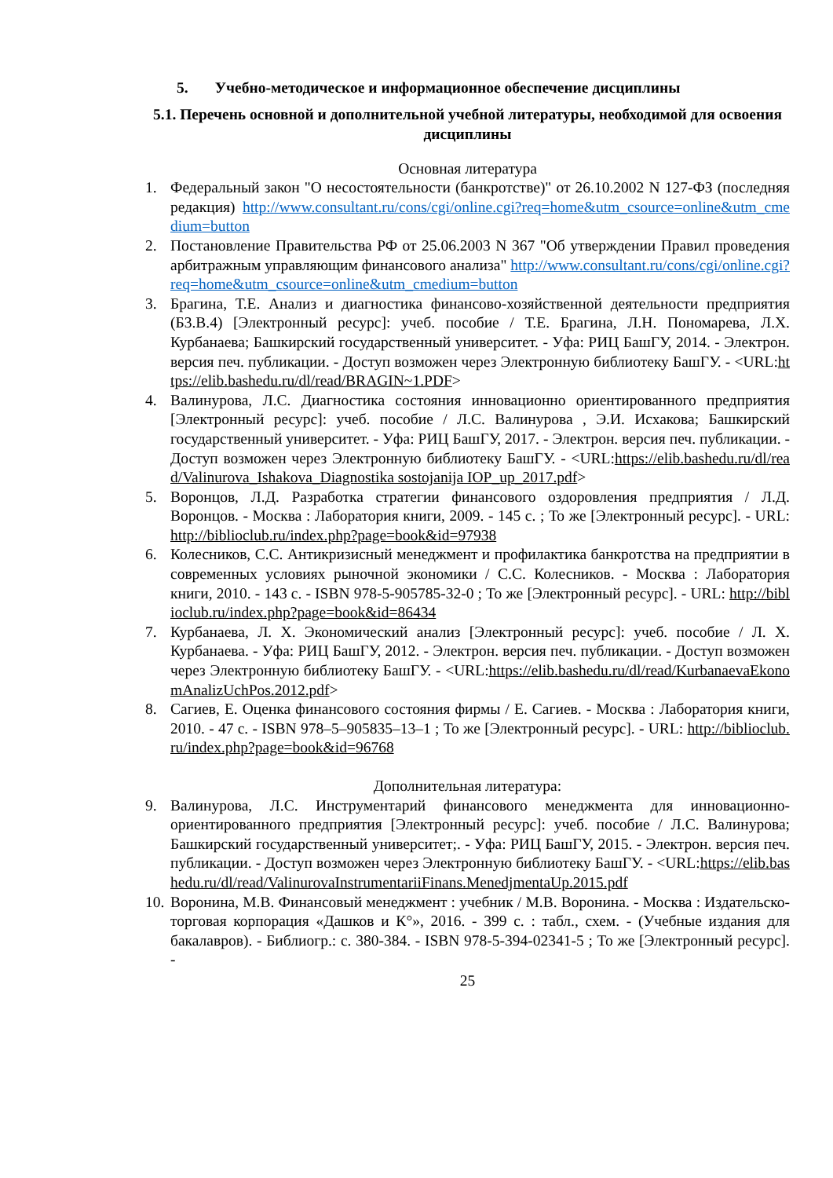5. Учебно-методическое и информационное обеспечение дисциплины
5.1. Перечень основной и дополнительной учебной литературы, необходимой для освоения дисциплины
Основная литература
1. Федеральный закон "О несостоятельности (банкротстве)" от 26.10.2002 N 127-ФЗ (последняя редакция) http://www.consultant.ru/cons/cgi/online.cgi?req=home&utm_csource=online&utm_cmedium=button
2. Постановление Правительства РФ от 25.06.2003 N 367 "Об утверждении Правил проведения арбитражным управляющим финансового анализа" http://www.consultant.ru/cons/cgi/online.cgi?req=home&utm_csource=online&utm_cmedium=button
3. Брагина, Т.Е. Анализ и диагностика финансово-хозяйственной деятельности предприятия (Б3.В.4) [Электронный ресурс]: учеб. пособие / Т.Е. Брагина, Л.Н. Пономарева, Л.Х. Курбанаева; Башкирский государственный университет. - Уфа: РИЦ БашГУ, 2014. - Электрон. версия печ. публикации. - Доступ возможен через Электронную библиотеку БашГУ. - <URL:https://elib.bashedu.ru/dl/read/BRAGIN~1.PDF>
4. Валинурова, Л.С. Диагностика состояния инновационно ориентированного предприятия [Электронный ресурс]: учеб. пособие / Л.С. Валинурова , Э.И. Исхакова; Башкирский государственный университет. - Уфа: РИЦ БашГУ, 2017. - Электрон. версия печ. публикации. - Доступ возможен через Электронную библиотеку БашГУ. - <URL:https://elib.bashedu.ru/dl/read/Valinurova_Ishakova_Diagnostika sostojanija IOP_up_2017.pdf>
5. Воронцов, Л.Д. Разработка стратегии финансового оздоровления предприятия / Л.Д. Воронцов. - Москва : Лаборатория книги, 2009. - 145 с. ; То же [Электронный ресурс]. - URL: http://biblioclub.ru/index.php?page=book&id=97938
6. Колесников, С.С. Антикризисный менеджмент и профилактика банкротства на предприятии в современных условиях рыночной экономики / С.С. Колесников. - Москва : Лаборатория книги, 2010. - 143 с. - ISBN 978-5-905785-32-0 ; То же [Электронный ресурс]. - URL: http://biblioclub.ru/index.php?page=book&id=86434
7. Курбанаева, Л. Х. Экономический анализ [Электронный ресурс]: учеб. пособие / Л. Х. Курбанаева. - Уфа: РИЦ БашГУ, 2012. - Электрон. версия печ. публикации. - Доступ возможен через Электронную библиотеку БашГУ. - <URL:https://elib.bashedu.ru/dl/read/KurbanaevaEkonomAnalizUchPos.2012.pdf>
8. Сагиев, Е. Оценка финансового состояния фирмы / Е. Сагиев. - Москва : Лаборатория книги, 2010. - 47 с. - ISBN 978–5–905835–13–1 ; То же [Электронный ресурс]. - URL: http://biblioclub.ru/index.php?page=book&id=96768
Дополнительная литература:
9. Валинурова, Л.С. Инструментарий финансового менеджмента для инновационно-ориентированного предприятия [Электронный ресурс]: учеб. пособие / Л.С. Валинурова; Башкирский государственный университет;. - Уфа: РИЦ БашГУ, 2015. - Электрон. версия печ. публикации. - Доступ возможен через Электронную библиотеку БашГУ. - <URL:https://elib.bashedu.ru/dl/read/ValinurovaInstrumentariiFinans.MenedjmentaUp.2015.pdf
10. Воронина, М.В. Финансовый менеджмент : учебник / М.В. Воронина. - Москва : Издательско-торговая корпорация «Дашков и К°», 2016. - 399 с. : табл., схем. - (Учебные издания для бакалавров). - Библиогр.: с. 380-384. - ISBN 978-5-394-02341-5 ; То же [Электронный ресурс]. -
25